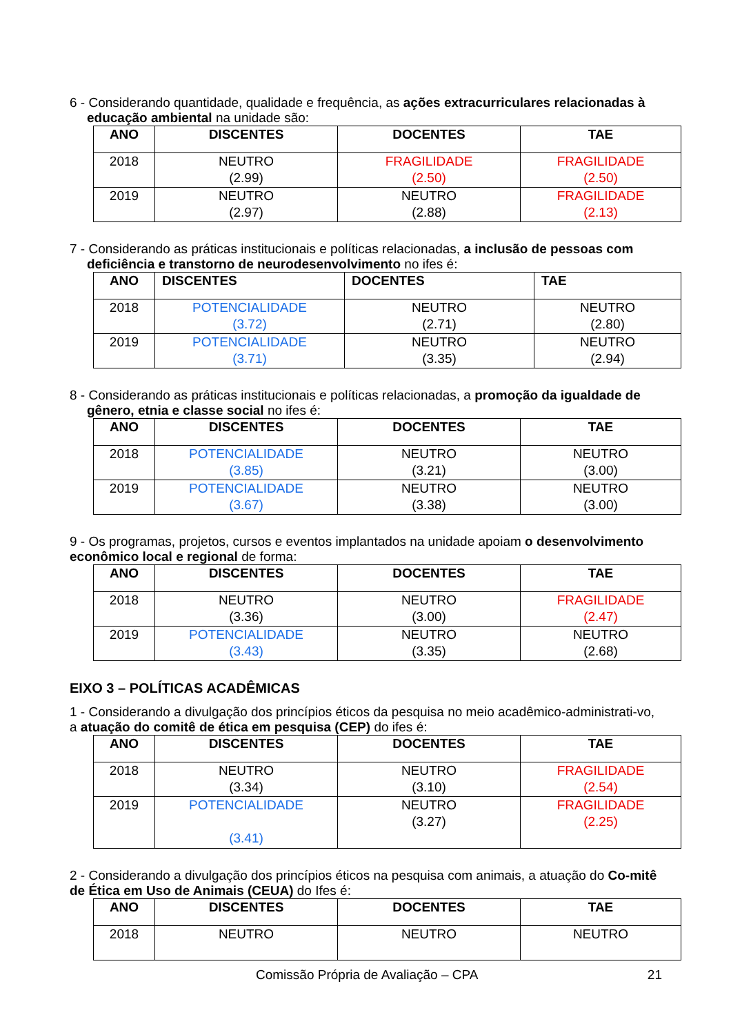6 - Considerando quantidade, qualidade e frequência, as ações extracurriculares relacionadas à educação ambiental na unidade são:
| ANO | DISCENTES | DOCENTES | TAE |
| --- | --- | --- | --- |
| 2018 | NEUTRO (2.99) | FRAGILIDADE (2.50) | FRAGILIDADE (2.50) |
| 2019 | NEUTRO (2.97) | NEUTRO (2.88) | FRAGILIDADE (2.13) |
7 - Considerando as práticas institucionais e políticas relacionadas, a inclusão de pessoas com deficiência e transtorno de neurodesenvolvimento no ifes é:
| ANO | DISCENTES | DOCENTES | TAE |
| --- | --- | --- | --- |
| 2018 | POTENCIALIDADE (3.72) | NEUTRO (2.71) | NEUTRO (2.80) |
| 2019 | POTENCIALIDADE (3.71) | NEUTRO (3.35) | NEUTRO (2.94) |
8 - Considerando as práticas institucionais e políticas relacionadas, a promoção da igualdade de gênero, etnia e classe social no ifes é:
| ANO | DISCENTES | DOCENTES | TAE |
| --- | --- | --- | --- |
| 2018 | POTENCIALIDADE (3.85) | NEUTRO (3.21) | NEUTRO (3.00) |
| 2019 | POTENCIALIDADE (3.67) | NEUTRO (3.38) | NEUTRO (3.00) |
9 - Os programas, projetos, cursos e eventos implantados na unidade apoiam o desenvolvimento econômico local e regional de forma:
| ANO | DISCENTES | DOCENTES | TAE |
| --- | --- | --- | --- |
| 2018 | NEUTRO (3.36) | NEUTRO (3.00) | FRAGILIDADE (2.47) |
| 2019 | POTENCIALIDADE (3.43) | NEUTRO (3.35) | NEUTRO (2.68) |
EIXO 3 – POLÍTICAS ACADÊMICAS
1 - Considerando a divulgação dos princípios éticos da pesquisa no meio acadêmico-administrati-vo, a atuação do comitê de ética em pesquisa (CEP) do ifes é:
| ANO | DISCENTES | DOCENTES | TAE |
| --- | --- | --- | --- |
| 2018 | NEUTRO (3.34) | NEUTRO (3.10) | FRAGILIDADE (2.54) |
| 2019 | POTENCIALIDADE (3.41) | NEUTRO (3.27) | FRAGILIDADE (2.25) |
2 - Considerando a divulgação dos princípios éticos na pesquisa com animais, a atuação do Co-mitê de Ética em Uso de Animais (CEUA) do Ifes é:
| ANO | DISCENTES | DOCENTES | TAE |
| --- | --- | --- | --- |
| 2018 | NEUTRO | NEUTRO | NEUTRO |
Comissão Própria de Avaliação – CPA 21